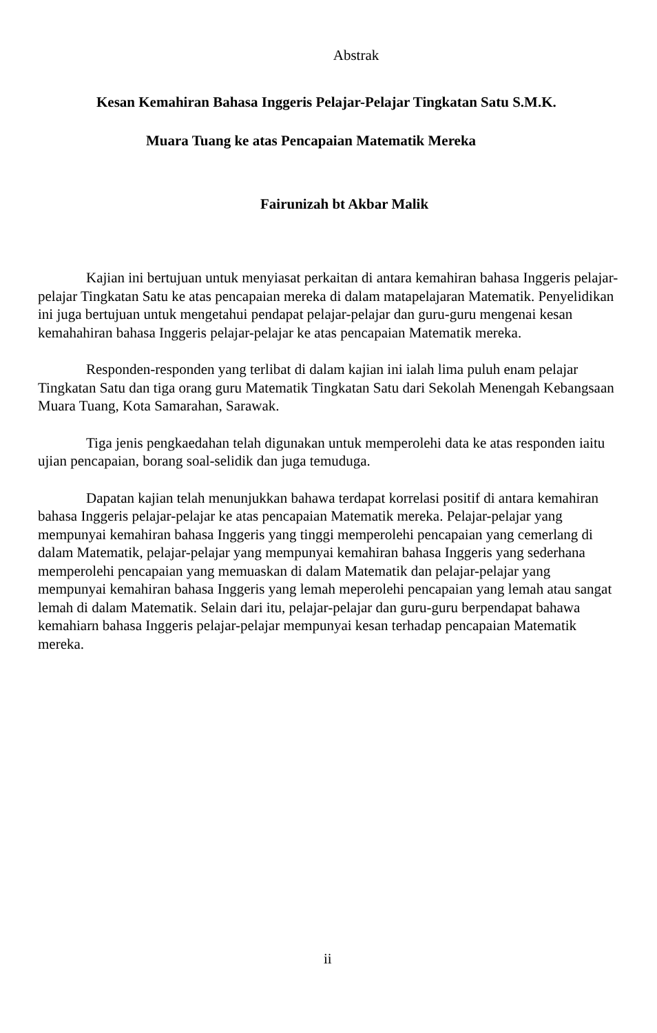Abstrak
Kesan Kemahiran Bahasa Inggeris Pelajar-Pelajar Tingkatan Satu S.M.K.
Muara Tuang ke atas Pencapaian Matematik Mereka
Fairunizah bt Akbar Malik
Kajian ini bertujuan untuk menyiasat perkaitan di antara kemahiran bahasa Inggeris pelajar-pelajar Tingkatan Satu ke atas pencapaian mereka di dalam matapelajaran Matematik. Penyelidikan ini juga bertujuan untuk mengetahui pendapat pelajar-pelajar dan guru-guru mengenai kesan kemahahiran bahasa Inggeris pelajar-pelajar ke atas pencapaian Matematik mereka.
Responden-responden yang terlibat di dalam kajian ini ialah lima puluh enam pelajar Tingkatan Satu dan tiga orang guru Matematik Tingkatan Satu dari Sekolah Menengah Kebangsaan Muara Tuang, Kota Samarahan, Sarawak.
Tiga jenis pengkaedahan telah digunakan untuk memperolehi data ke atas responden iaitu ujian pencapaian, borang soal-selidik dan juga temuduga.
Dapatan kajian telah menunjukkan bahawa terdapat korrelasi positif di antara kemahiran bahasa Inggeris pelajar-pelajar ke atas pencapaian Matematik mereka. Pelajar-pelajar yang mempunyai kemahiran bahasa Inggeris yang tinggi memperolehi pencapaian yang cemerlang di dalam Matematik, pelajar-pelajar yang mempunyai kemahiran bahasa Inggeris yang sederhana memperolehi pencapaian yang memuaskan di dalam Matematik dan pelajar-pelajar yang mempunyai kemahiran bahasa Inggeris yang lemah meperolehi pencapaian yang lemah atau sangat lemah di dalam Matematik. Selain dari itu, pelajar-pelajar dan guru-guru berpendapat bahawa kemahiarn bahasa Inggeris pelajar-pelajar mempunyai kesan terhadap pencapaian Matematik mereka.
ii